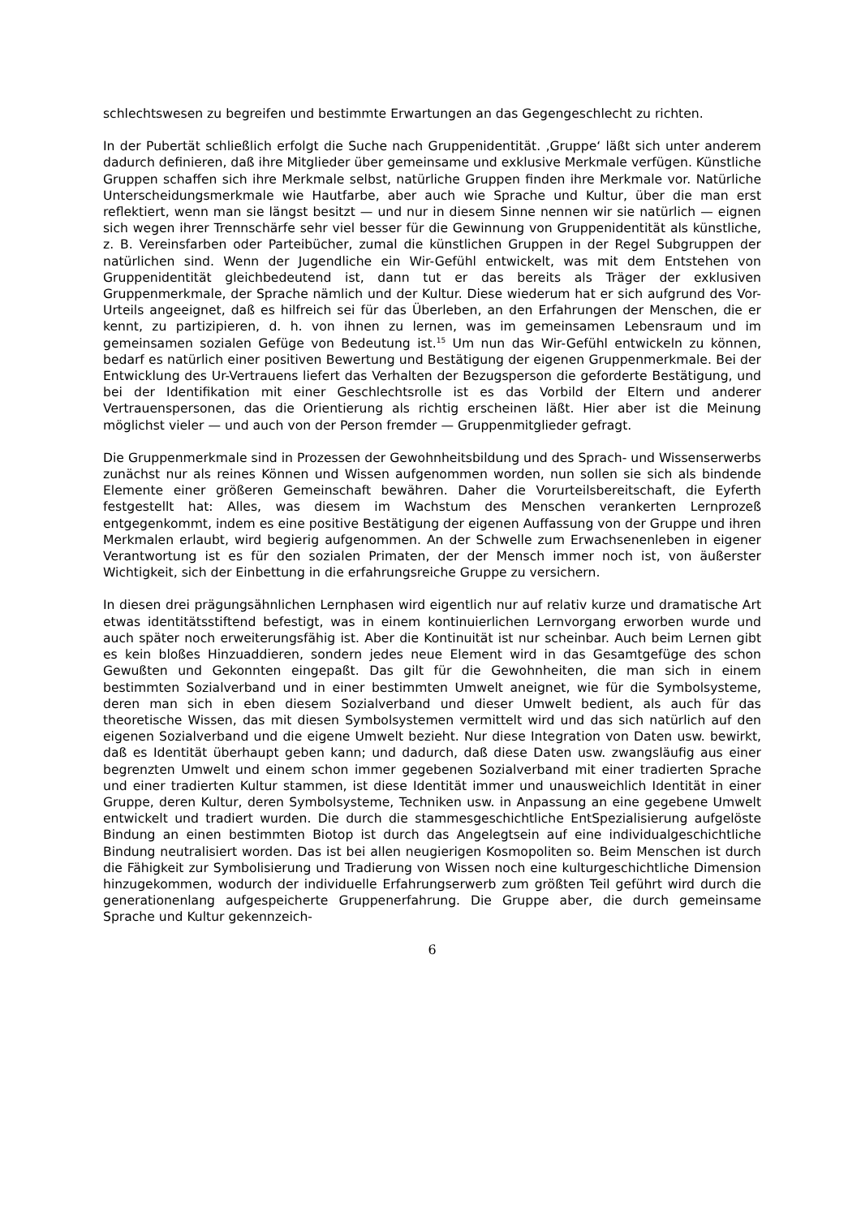schlechtswesen zu begreifen und bestimmte Erwartungen an das Gegengeschlecht zu richten.
In der Pubertät schließlich erfolgt die Suche nach Gruppenidentität. ‚Gruppe‘ läßt sich unter anderem dadurch definieren, daß ihre Mitglieder über gemeinsame und exklusive Merkmale verfügen. Künstliche Gruppen schaffen sich ihre Merkmale selbst, natürliche Gruppen finden ihre Merkmale vor. Natürliche Unterscheidungsmerkmale wie Hautfarbe, aber auch wie Sprache und Kultur, über die man erst reflektiert, wenn man sie längst besitzt — und nur in diesem Sinne nennen wir sie natürlich — eignen sich wegen ihrer Trennschärfe sehr viel besser für die Gewinnung von Gruppenidentität als künstliche, z. B. Vereinsfarben oder Parteibücher, zumal die künstlichen Gruppen in der Regel Subgruppen der natürlichen sind. Wenn der Jugendliche ein Wir-Gefühl entwickelt, was mit dem Entstehen von Gruppenidentität gleichbedeutend ist, dann tut er das bereits als Träger der exklusiven Gruppenmerkmale, der Sprache nämlich und der Kultur. Diese wiederum hat er sich aufgrund des Vor-Urteils angeeignet, daß es hilfreich sei für das Überleben, an den Erfahrungen der Menschen, die er kennt, zu partizipieren, d. h. von ihnen zu lernen, was im gemeinsamen Lebensraum und im gemeinsamen sozialen Gefüge von Bedeutung ist.<sup>15</sup> Um nun das Wir-Gefühl entwickeln zu können, bedarf es natürlich einer positiven Bewertung und Bestätigung der eigenen Gruppenmerkmale. Bei der Entwicklung des Ur-Vertrauens liefert das Verhalten der Bezugsperson die geforderte Bestätigung, und bei der Identifikation mit einer Geschlechtsrolle ist es das Vorbild der Eltern und anderer Vertrauenspersonen, das die Orientierung als richtig erscheinen läßt. Hier aber ist die Meinung möglichst vieler — und auch von der Person fremder — Gruppenmitglieder gefragt.
Die Gruppenmerkmale sind in Prozessen der Gewohnheitsbildung und des Sprach- und Wissenserwerbs zunächst nur als reines Können und Wissen aufgenommen worden, nun sollen sie sich als bindende Elemente einer größeren Gemeinschaft bewähren. Daher die Vorurteilsbereitschaft, die Eyferth festgestellt hat: Alles, was diesem im Wachstum des Menschen verankerten Lernprozeß entgegenkommt, indem es eine positive Bestätigung der eigenen Auffassung von der Gruppe und ihren Merkmalen erlaubt, wird begierig aufgenommen. An der Schwelle zum Erwachsenenleben in eigener Verantwortung ist es für den sozialen Primaten, der der Mensch immer noch ist, von äußerster Wichtigkeit, sich der Einbettung in die erfahrungsreiche Gruppe zu versichern.
In diesen drei prägungsähnlichen Lernphasen wird eigentlich nur auf relativ kurze und dramatische Art etwas identitätsstiftend befestigt, was in einem kontinuierlichen Lernvorgang erworben wurde und auch später noch erweiterungsfähig ist. Aber die Kontinuität ist nur scheinbar. Auch beim Lernen gibt es kein bloßes Hinzuaddieren, sondern jedes neue Element wird in das Gesamtgefüge des schon Gewußten und Gekonnten eingepaßt. Das gilt für die Gewohnheiten, die man sich in einem bestimmten Sozialverband und in einer bestimmten Umwelt aneignet, wie für die Symbolsysteme, deren man sich in eben diesem Sozialverband und dieser Umwelt bedient, als auch für das theoretische Wissen, das mit diesen Symbolsystemen vermittelt wird und das sich natürlich auf den eigenen Sozialverband und die eigene Umwelt bezieht. Nur diese Integration von Daten usw. bewirkt, daß es Identität überhaupt geben kann; und dadurch, daß diese Daten usw. zwangsläufig aus einer begrenzten Umwelt und einem schon immer gegebenen Sozialverband mit einer tradierten Sprache und einer tradierten Kultur stammen, ist diese Identität immer und unausweichlich Identität in einer Gruppe, deren Kultur, deren Symbolsysteme, Techniken usw. in Anpassung an eine gegebene Umwelt entwickelt und tradiert wurden. Die durch die stammesgeschichtliche EntSpezialisierung aufgelöste Bindung an einen bestimmten Biotop ist durch das Angelegtsein auf eine individualgeschichtliche Bindung neutralisiert worden. Das ist bei allen neugierigen Kosmopoliten so. Beim Menschen ist durch die Fähigkeit zur Symbolisierung und Tradierung von Wissen noch eine kulturgeschichtliche Dimension hinzugekommen, wodurch der individuelle Erfahrungserwerb zum größten Teil geführt wird durch die generationenlang aufgespeicherte Gruppenerfahrung. Die Gruppe aber, die durch gemeinsame Sprache und Kultur gekennzeich-
6